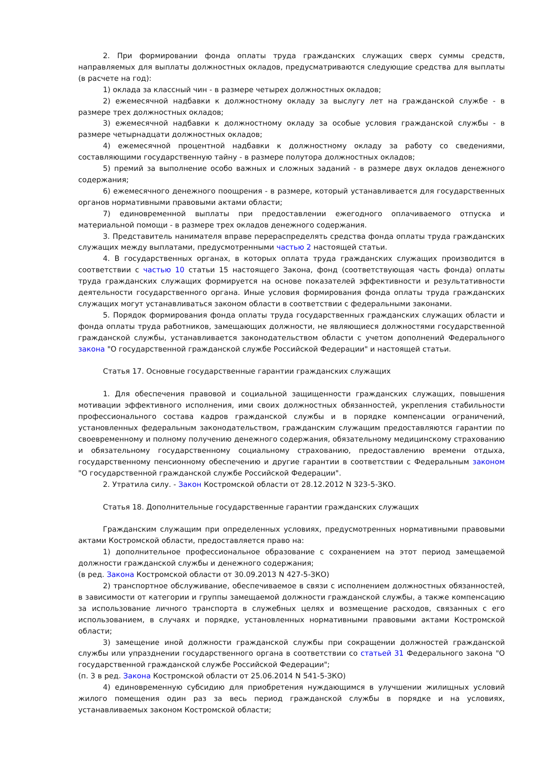2. При формировании фонда оплаты труда гражданских служащих сверх суммы средств, направляемых для выплаты должностных окладов, предусматриваются следующие средства для выплаты (в расчете на год):
1) оклада за классный чин - в размере четырех должностных окладов;
2) ежемесячной надбавки к должностному окладу за выслугу лет на гражданской службе - в размере трех должностных окладов;
3) ежемесячной надбавки к должностному окладу за особые условия гражданской службы - в размере четырнадцати должностных окладов;
4) ежемесячной процентной надбавки к должностному окладу за работу со сведениями, составляющими государственную тайну - в размере полутора должностных окладов;
5) премий за выполнение особо важных и сложных заданий - в размере двух окладов денежного содержания;
6) ежемесячного денежного поощрения - в размере, который устанавливается для государственных органов нормативными правовыми актами области;
7) единовременной выплаты при предоставлении ежегодного оплачиваемого отпуска и материальной помощи - в размере трех окладов денежного содержания.
3. Представитель нанимателя вправе перераспределять средства фонда оплаты труда гражданских служащих между выплатами, предусмотренными частью 2 настоящей статьи.
4. В государственных органах, в которых оплата труда гражданских служащих производится в соответствии с частью 10 статьи 15 настоящего Закона, фонд (соответствующая часть фонда) оплаты труда гражданских служащих формируется на основе показателей эффективности и результативности деятельности государственного органа. Иные условия формирования фонда оплаты труда гражданских служащих могут устанавливаться законом области в соответствии с федеральными законами.
5. Порядок формирования фонда оплаты труда государственных гражданских служащих области и фонда оплаты труда работников, замещающих должности, не являющиеся должностями государственной гражданской службы, устанавливается законодательством области с учетом дополнений Федерального закона "О государственной гражданской службе Российской Федерации" и настоящей статьи.
Статья 17. Основные государственные гарантии гражданских служащих
1. Для обеспечения правовой и социальной защищенности гражданских служащих, повышения мотивации эффективного исполнения, ими своих должностных обязанностей, укрепления стабильности профессионального состава кадров гражданской службы и в порядке компенсации ограничений, установленных федеральным законодательством, гражданским служащим предоставляются гарантии по своевременному и полному получению денежного содержания, обязательному медицинскому страхованию и обязательному государственному социальному страхованию, предоставлению времени отдыха, государственному пенсионному обеспечению и другие гарантии в соответствии с Федеральным законом "О государственной гражданской службе Российской Федерации".
2. Утратила силу. - Закон Костромской области от 28.12.2012 N 323-5-ЗКО.
Статья 18. Дополнительные государственные гарантии гражданских служащих
Гражданским служащим при определенных условиях, предусмотренных нормативными правовыми актами Костромской области, предоставляется право на:
1) дополнительное профессиональное образование с сохранением на этот период замещаемой должности гражданской службы и денежного содержания;
(в ред. Закона Костромской области от 30.09.2013 N 427-5-ЗКО)
2) транспортное обслуживание, обеспечиваемое в связи с исполнением должностных обязанностей, в зависимости от категории и группы замещаемой должности гражданской службы, а также компенсацию за использование личного транспорта в служебных целях и возмещение расходов, связанных с его использованием, в случаях и порядке, установленных нормативными правовыми актами Костромской области;
3) замещение иной должности гражданской службы при сокращении должностей гражданской службы или упразднении государственного органа в соответствии со статьей 31 Федерального закона "О государственной гражданской службе Российской Федерации";
(п. 3 в ред. Закона Костромской области от 25.06.2014 N 541-5-ЗКО)
4) единовременную субсидию для приобретения нуждающимся в улучшении жилищных условий жилого помещения один раз за весь период гражданской службы в порядке и на условиях, устанавливаемых законом Костромской области;